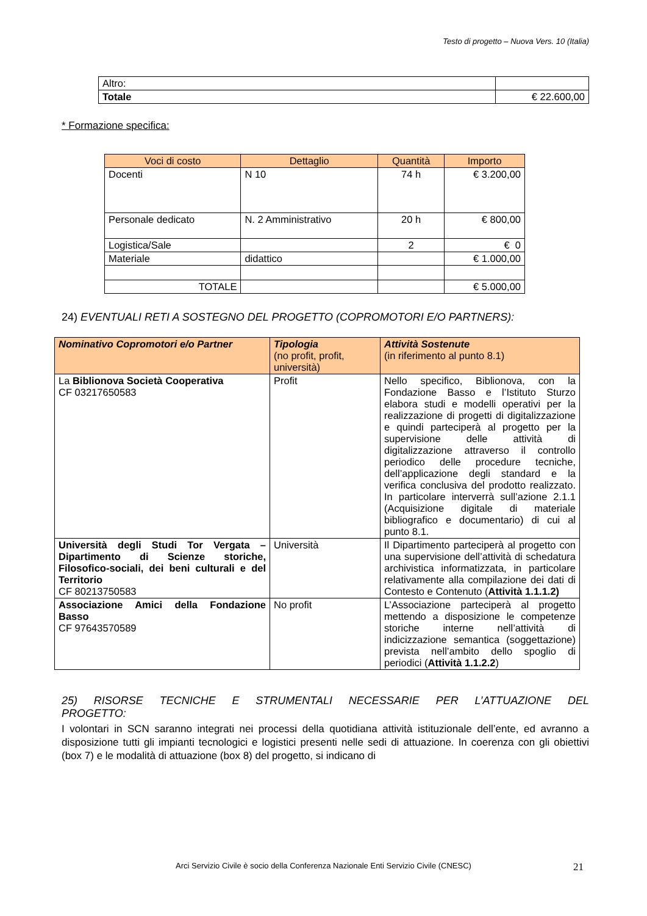Testo di progetto – Nuova Vers. 10 (Italia)
| Altro: | |
| Totale | € 22.600,00 |
* Formazione specifica:
| Voci di costo | Dettaglio | Quantità | Importo |
| --- | --- | --- | --- |
| Docenti | N 10 | 74 h | € 3.200,00 |
| Personale dedicato | N. 2 Amministrativo | 20 h | € 800,00 |
| Logistica/Sale | | 2 | € 0 |
| Materiale | didattico | | € 1.000,00 |
| TOTALE | | | € 5.000,00 |
24) EVENTUALI RETI A SOSTEGNO DEL PROGETTO (COPROMOTORI E/O PARTNERS):
| Nominativo Copromotori e/o Partner | Tipologia (no profit, profit, università) | Attività Sostenute (in riferimento al punto 8.1) |
| La Biblionova Società Cooperativa CF 03217650583 | Profit | Nello specifico, Biblionova, con la Fondazione Basso e l’Istituto Sturzo elabora studi e modelli operativi per la realizzazione di progetti di digitalizzazione e quindi parteciperà al progetto per la supervisione delle attività di digitalizzazione attraverso il controllo periodico delle procedure tecniche, dell’applicazione degli standard e la verifica conclusiva del prodotto realizzato. In particolare interverrà sull’azione 2.1.1 (Acquisizione digitale di materiale bibliografico e documentario) di cui al punto 8.1. |
| Università degli Studi Tor Vergata – Dipartimento di Scienze storiche, Filosofico-sociali, dei beni culturali e del Territorio CF 80213750583 | Università | Il Dipartimento parteciperà al progetto con una supervisione dell’attività di schedatura archivistica informatizzata, in particolare relativamente alla compilazione dei dati di Contesto e Contenuto ( Attività 1.1.1.2) |
| Associazione Amici della Fondazione Basso CF 97643570589 | No profit | L’Associazione parteciperà al progetto mettendo a disposizione le competenze storiche interne nell’attività di indicizzazione semantica (soggettazione) prevista nell’ambito dello spoglio di periodici ( Attività 1.1.2.2 ) |
25) RISORSE TECNICHE E STRUMENTALI NECESSARIE PER L’ATTUAZIONE DEL PROGETTO:
I volontari in SCN saranno integrati nei processi della quotidiana attività istituzionale dell’ente, ed avranno a disposizione tutti gli impianti tecnologici e logistici presenti nelle sedi di attuazione. In coerenza con gli obiettivi (box 7) e le modalità di attuazione (box 8) del progetto, si indicano di
Arci Servizio Civile è socio della Conferenza Nazionale Enti Servizio Civile (CNESC) 21